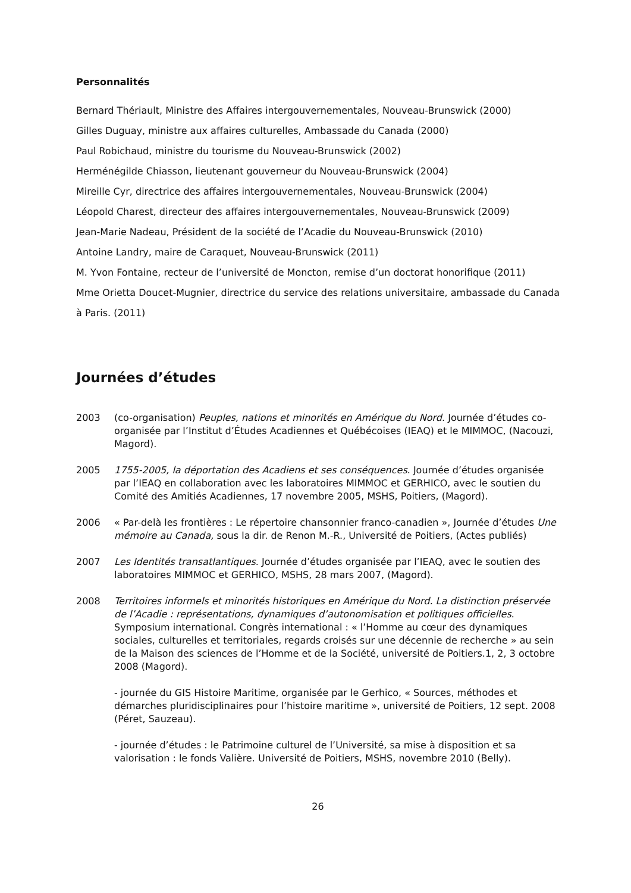Personnalités
Bernard Thériault, Ministre des Affaires intergouvernementales, Nouveau-Brunswick (2000)
Gilles Duguay, ministre aux affaires culturelles, Ambassade du Canada (2000)
Paul Robichaud, ministre du tourisme du Nouveau-Brunswick (2002)
Herménégilde Chiasson, lieutenant gouverneur du Nouveau-Brunswick (2004)
Mireille Cyr, directrice des affaires intergouvernementales, Nouveau-Brunswick (2004)
Léopold Charest, directeur des affaires intergouvernementales, Nouveau-Brunswick (2009)
Jean-Marie Nadeau, Président de la société de l’Acadie du Nouveau-Brunswick (2010)
Antoine Landry, maire de Caraquet, Nouveau-Brunswick (2011)
M. Yvon Fontaine, recteur de l’université de Moncton, remise d’un doctorat honorifique (2011)
Mme Orietta Doucet-Mugnier, directrice du service des relations universitaire, ambassade du Canada à Paris. (2011)
Journées d’études
2003 (co-organisation) Peuples, nations et minorités en Amérique du Nord. Journée d’études co-organisée par l’Institut d’Études Acadiennes et Québécoises (IEAQ) et le MIMMOC, (Nacouzi, Magord).
2005 1755-2005, la déportation des Acadiens et ses conséquences. Journée d’études organisée par l’IEAQ en collaboration avec les laboratoires MIMMOC et GERHICO, avec le soutien du Comité des Amitiés Acadiennes, 17 novembre 2005, MSHS, Poitiers, (Magord).
2006 « Par-delà les frontières : Le répertoire chansonnier franco-canadien », Journée d’études Une mémoire au Canada, sous la dir. de Renon M.-R., Université de Poitiers, (Actes publiés)
2007 Les Identités transatlantiques. Journée d’études organisée par l’IEAQ, avec le soutien des laboratoires MIMMOC et GERHICO, MSHS, 28 mars 2007, (Magord).
2008 Territoires informels et minorités historiques en Amérique du Nord. La distinction préservée de l’Acadie : représentations, dynamiques d’autonomisation et politiques officielles. Symposium international. Congrès international : « l’Homme au cœur des dynamiques sociales, culturelles et territoriales, regards croisés sur une décennie de recherche » au sein de la Maison des sciences de l’Homme et de la Société, université de Poitiers.1, 2, 3 octobre 2008 (Magord).
- journée du GIS Histoire Maritime, organisée par le Gerhico, « Sources, méthodes et démarches pluridisciplinaires pour l’histoire maritime », université de Poitiers, 12 sept. 2008 (Péret, Sauzeau).
- journée d’études : le Patrimoine culturel de l’Université, sa mise à disposition et sa valorisation : le fonds Valière. Université de Poitiers, MSHS, novembre 2010 (Belly).
26